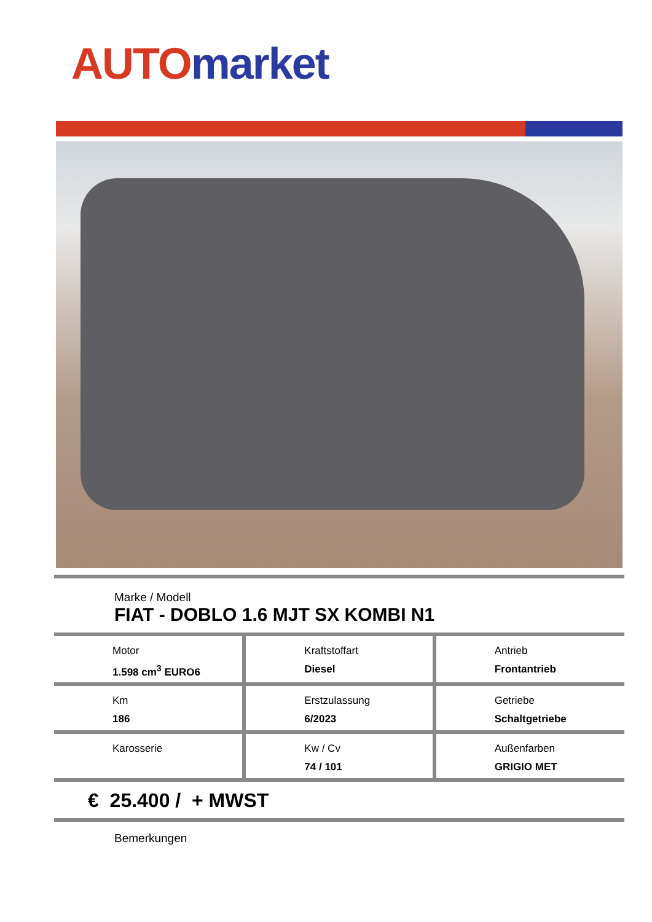AUTO market
Marke / Modell
FIAT - DOBLO 1.6 MJT SX KOMBI N1
| Motor 1.598 cm<sup>3</sup> EURO6 | Kraftstoffart Diesel | Antrieb Frontantrieb |
| Km 186 | Erstzulassung 6/2023 | Getriebe Schaltgetriebe |
| Karosserie | Kw / Cv 74 / 101 | Außenfarben GRIGIO MET |
€ 25.400 / + MWST
Bemerkungen